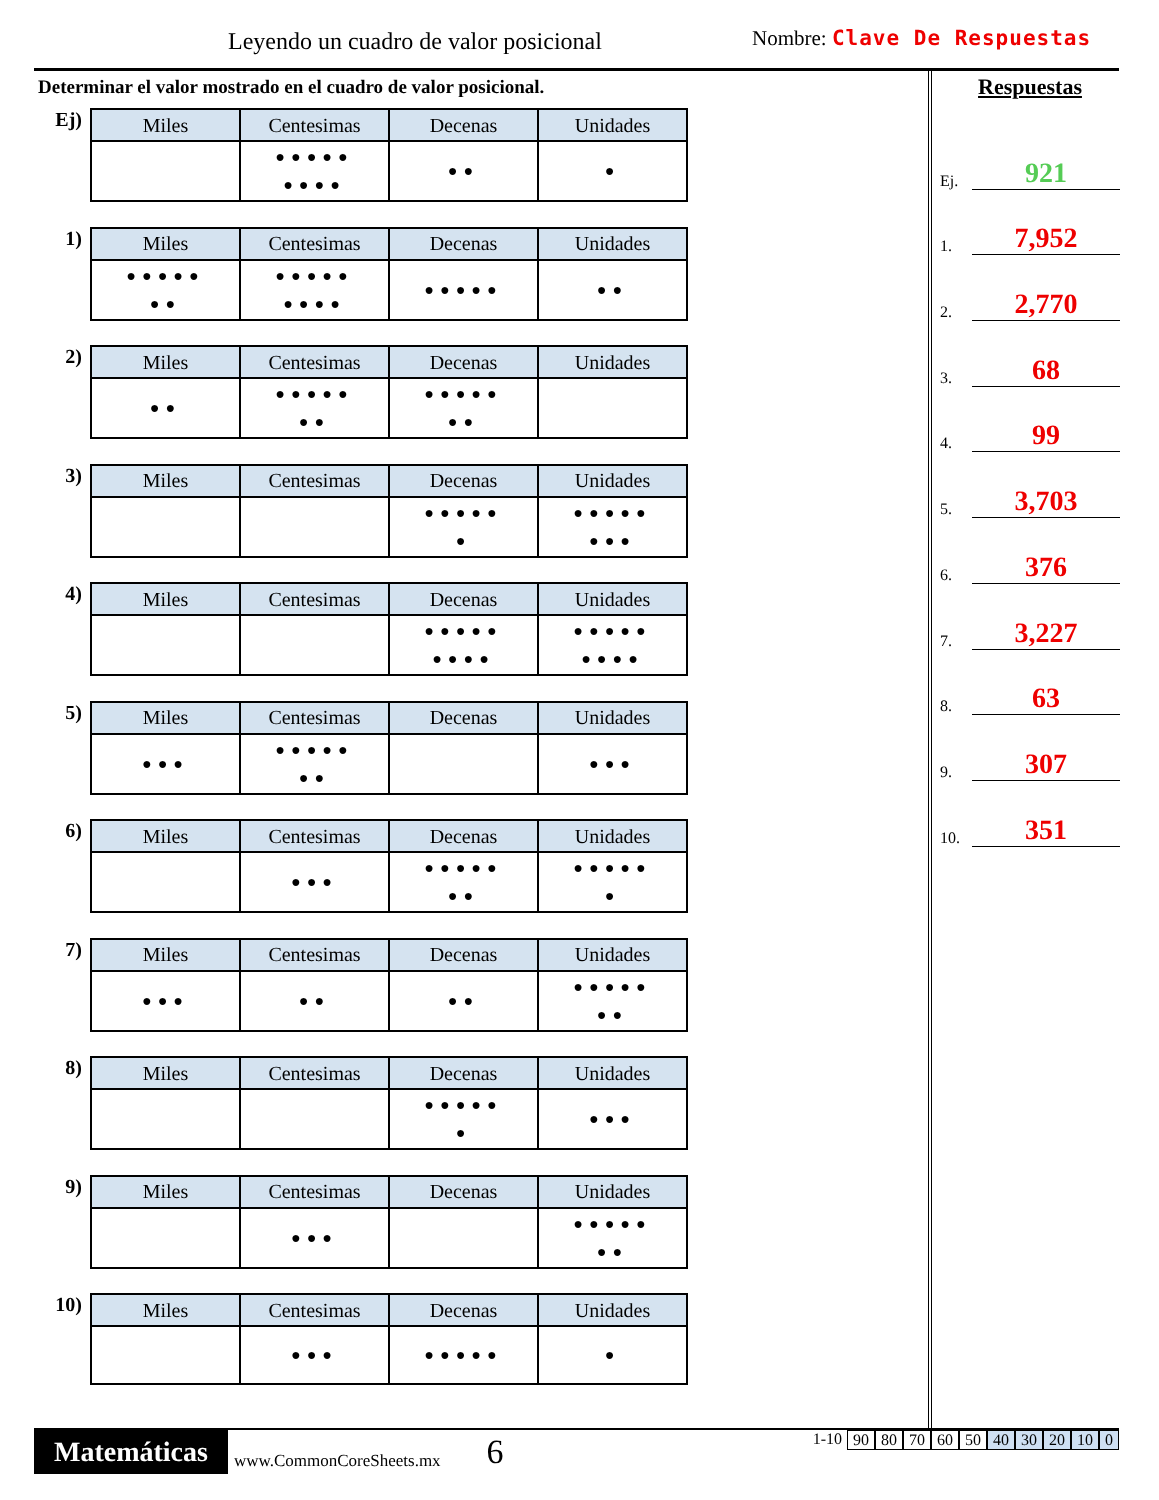Leyendo un cuadro de valor posicional
Nombre: Clave De Respuestas
Determinar el valor mostrado en el cuadro de valor posicional.
Ej)
| Miles | Centesimas | Decenas | Unidades |
| --- | --- | --- | --- |
| | ●●●●● ●●●● | ●● | ● |
1)
| Miles | Centesimas | Decenas | Unidades |
| --- | --- | --- | --- |
| ●●●●● ●● | ●●●●● ●●●● | ●●●●● | ●● |
2)
| Miles | Centesimas | Decenas | Unidades |
| --- | --- | --- | --- |
| ●● | ●●●●● ●● | ●●●●● ●● | |
3)
| Miles | Centesimas | Decenas | Unidades |
| --- | --- | --- | --- |
| | | ●●●●● ● | ●●●●● ●●● |
4)
| Miles | Centesimas | Decenas | Unidades |
| --- | --- | --- | --- |
| | | ●●●●● ●●●● | ●●●●● ●●●● |
5)
| Miles | Centesimas | Decenas | Unidades |
| --- | --- | --- | --- |
| ●●● | ●●●●● ●● | | ●●● |
6)
| Miles | Centesimas | Decenas | Unidades |
| --- | --- | --- | --- |
| | ●●● | ●●●●● ●● | ●●●●● ● |
7)
| Miles | Centesimas | Decenas | Unidades |
| --- | --- | --- | --- |
| ●●● | ●● | ●● | ●●●●● ●● |
8)
| Miles | Centesimas | Decenas | Unidades |
| --- | --- | --- | --- |
| | | ●●●●● ● | ●●● |
9)
| Miles | Centesimas | Decenas | Unidades |
| --- | --- | --- | --- |
| | ●●● | | ●●●●● ●● |
10)
| Miles | Centesimas | Decenas | Unidades |
| --- | --- | --- | --- |
| | ●●● | ●●●●● | ● |
Respuestas
Ej. 921
1. 7,952
2. 2,770
3. 68
4. 99
5. 3,703
6. 376
7. 3,227
8. 63
9. 307
10. 351
Matemáticas
www.CommonCoreSheets.mx
6
1-10 90 80 70 60 50 40 30 20 10 0